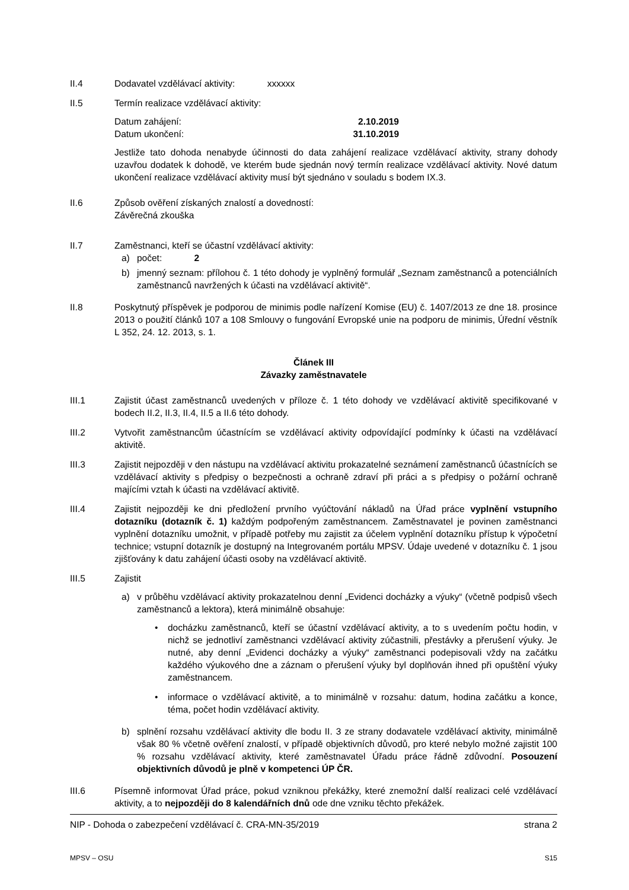II.4 Dodavatel vzdělávací aktivity: xxxxxx
II.5 Termín realizace vzdělávací aktivity:
Datum zahájení: 2.10.2019
Datum ukončení: 31.10.2019
Jestliže tato dohoda nenabyde účinnosti do data zahájení realizace vzdělávací aktivity, strany dohody uzavřou dodatek k dohodě, ve kterém bude sjednán nový termín realizace vzdělávací aktivity. Nové datum ukončení realizace vzdělávací aktivity musí být sjednáno v souladu s bodem IX.3.
II.6 Způsob ověření získaných znalostí a dovedností:
Závěrečná zkouška
II.7 Zaměstnanci, kteří se účastní vzdělávací aktivity:
a) počet: 2
b) jmenný seznam: přílohou č. 1 této dohody je vyplněný formulář „Seznam zaměstnanců a potenciálních zaměstnanců navržených k účasti na vzdělávací aktivitě“.
II.8 Poskytnutý příspěvek je podporou de minimis podle nařízení Komise (EU) č. 1407/2013 ze dne 18. prosince 2013 o použití článků 107 a 108 Smlouvy o fungování Evropské unie na podporu de minimis, Úřední věstník L 352, 24. 12. 2013, s. 1.
Článek III
Závazky zaměstnavatele
III.1 Zajistit účast zaměstnanců uvedených v příloze č. 1 této dohody ve vzdělávací aktivitě specifikované v bodech II.2, II.3, II.4, II.5 a II.6 této dohody.
III.2 Vytvořit zaměstnancům účastnícím se vzdělávací aktivity odpovídající podmínky k účasti na vzdělávací aktivitě.
III.3 Zajistit nejpozději v den nástupu na vzdělávací aktivitu prokazatelné seznámení zaměstnanců účastnících se vzdělávací aktivity s předpisy o bezpečnosti a ochraně zdraví při práci a s předpisy o požární ochraně majícími vztah k účasti na vzdělávací aktivitě.
III.4 Zajistit nejpozději ke dni předložení prvního vyúčtování nákladů na Úřad práce vyplnění vstupního dotazníku (dotazník č. 1) každým podpořeným zaměstnancem. Zaměstnavatel je povinen zaměstnanci vyplnění dotazníku umožnit, v případě potřeby mu zajistit za účelem vyplnění dotazníku přístup k výpočetní technice; vstupní dotazník je dostupný na Integrovaném portálu MPSV. Údaje uvedené v dotazníku č. 1 jsou zjišťovány k datu zahájení účasti osoby na vzdělávací aktivitě.
III.5 Zajistit
a) v průběhu vzdělávací aktivity prokazatelnou denní „Evidenci docházky a výuky“ (včetně podpisů všech zaměstnanců a lektora), která minimálně obsahuje:
• docházku zaměstnanců, kteří se účastní vzdělávací aktivity, a to s uvedením počtu hodin, v nichž se jednotliví zaměstnanci vzdělávací aktivity zúčastnili, přestávky a přerušení výuky. Je nutné, aby denní „Evidenci docházky a výuky“ zaměstnanci podepisovali vždy na začátku každého výukového dne a záznam o přerušení výuky byl doplňován ihned při opuštění výuky zaměstnancem.
• informace o vzdělávací aktivitě, a to minimálně v rozsahu: datum, hodina začátku a konce, téma, počet hodin vzdělávací aktivity.
b) splnění rozsahu vzdělávací aktivity dle bodu II. 3 ze strany dodavatele vzdělávací aktivity, minimálně však 80 % včetně ověření znalostí, v případě objektivních důvodů, pro které nebylo možné zajistit 100 % rozsahu vzdělávací aktivity, které zaměstnavatel Úřadu práce řádně zdůvodní. Posouzení objektivních důvodů je plně v kompetenci ÚP ČR.
III.6 Písemně informovat Úřad práce, pokud vzniknou překážky, které znemožní další realizaci celé vzdělávací aktivity, a to nejpozději do 8 kalendářních dnů ode dne vzniku těchto překážek.
NIP - Dohoda o zabezpečení vzdělávací č. CRA-MN-35/2019 strana 2
MPSV – OSU S15